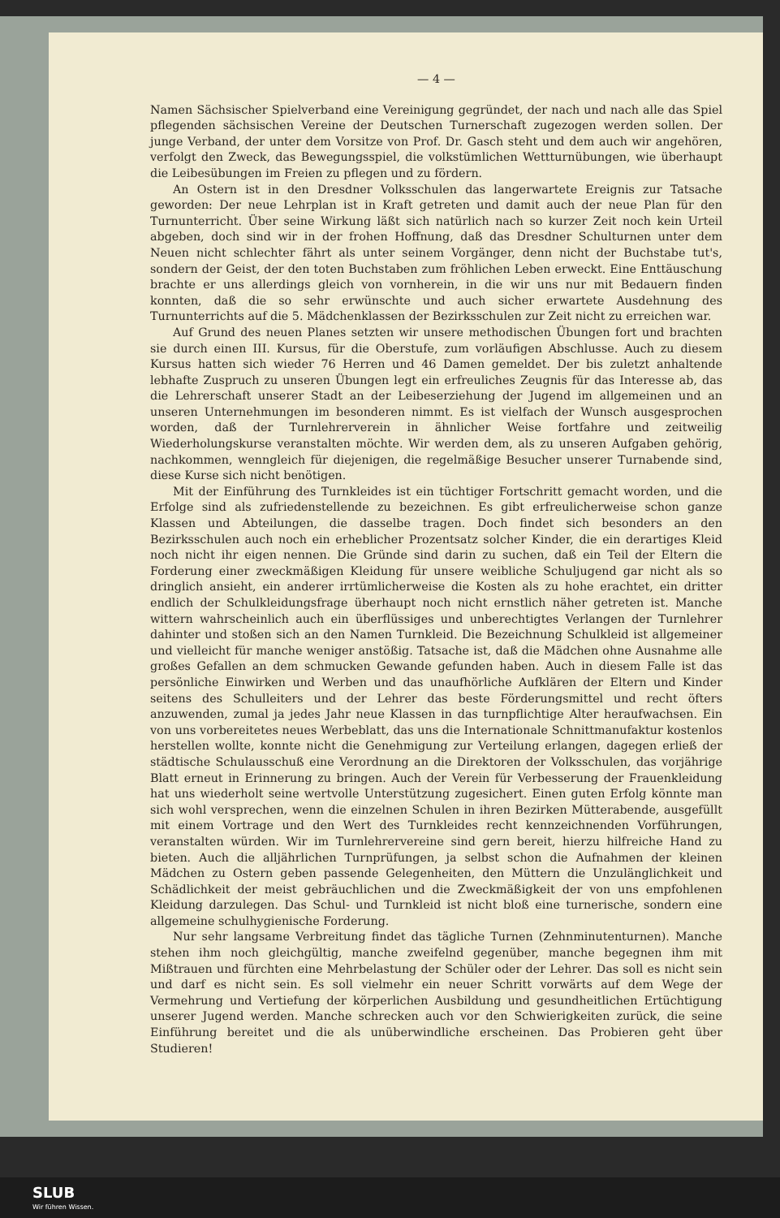— 4 —
Namen Sächsischer Spielverband eine Vereinigung gegründet, der nach und nach alle das Spiel pflegenden sächsischen Vereine der Deutschen Turnerschaft zugezogen werden sollen. Der junge Verband, der unter dem Vorsitze von Prof. Dr. Gasch steht und dem auch wir angehören, verfolgt den Zweck, das Bewegungsspiel, die volkstümlichen Wettturnübungen, wie überhaupt die Leibesübungen im Freien zu pflegen und zu fördern.
An Ostern ist in den Dresdner Volksschulen das langerwartete Ereignis zur Tatsache geworden: Der neue Lehrplan ist in Kraft getreten und damit auch der neue Plan für den Turnunterricht. Über seine Wirkung läßt sich natürlich nach so kurzer Zeit noch kein Urteil abgeben, doch sind wir in der frohen Hoffnung, daß das Dresdner Schulturnen unter dem Neuen nicht schlechter fährt als unter seinem Vorgänger, denn nicht der Buchstabe tut's, sondern der Geist, der den toten Buchstaben zum fröhlichen Leben erweckt. Eine Enttäuschung brachte er uns allerdings gleich von vornherein, in die wir uns nur mit Bedauern finden konnten, daß die so sehr erwünschte und auch sicher erwartete Ausdehnung des Turnunterrichts auf die 5. Mädchenklassen der Bezirksschulen zur Zeit nicht zu erreichen war.
Auf Grund des neuen Planes setzten wir unsere methodischen Übungen fort und brachten sie durch einen III. Kursus, für die Oberstufe, zum vorläufigen Abschlusse. Auch zu diesem Kursus hatten sich wieder 76 Herren und 46 Damen gemeldet. Der bis zuletzt anhaltende lebhafte Zuspruch zu unseren Übungen legt ein erfreuliches Zeugnis für das Interesse ab, das die Lehrerschaft unserer Stadt an der Leibeserziehung der Jugend im allgemeinen und an unseren Unternehmungen im besonderen nimmt. Es ist vielfach der Wunsch ausgesprochen worden, daß der Turnlehrerverein in ähnlicher Weise fortfahre und zeitweilig Wiederholungskurse veranstalten möchte. Wir werden dem, als zu unseren Aufgaben gehörig, nachkommen, wenngleich für diejenigen, die regelmäßige Besucher unserer Turnabende sind, diese Kurse sich nicht benötigen.
Mit der Einführung des Turnkleides ist ein tüchtiger Fortschritt gemacht worden, und die Erfolge sind als zufriedenstellende zu bezeichnen. Es gibt erfreulicherweise schon ganze Klassen und Abteilungen, die dasselbe tragen. Doch findet sich besonders an den Bezirksschulen auch noch ein erheblicher Prozentsatz solcher Kinder, die ein derartiges Kleid noch nicht ihr eigen nennen. Die Gründe sind darin zu suchen, daß ein Teil der Eltern die Forderung einer zweckmäßigen Kleidung für unsere weibliche Schuljugend gar nicht als so dringlich ansieht, ein anderer irrtümlicherweise die Kosten als zu hohe erachtet, ein dritter endlich der Schulkleidungsfrage überhaupt noch nicht ernstlich näher getreten ist. Manche wittern wahrscheinlich auch ein überflüssiges und unberechtigtes Verlangen der Turnlehrer dahinter und stoßen sich an den Namen Turnkleid. Die Bezeichnung Schulkleid ist allgemeiner und vielleicht für manche weniger anstößig. Tatsache ist, daß die Mädchen ohne Ausnahme alle großes Gefallen an dem schmucken Gewande gefunden haben. Auch in diesem Falle ist das persönliche Einwirken und Werben und das unaufhörliche Aufklären der Eltern und Kinder seitens des Schulleiters und der Lehrer das beste Förderungsmittel und recht öfters anzuwenden, zumal ja jedes Jahr neue Klassen in das turnpflichtige Alter heraufwachsen. Ein von uns vorbereitetes neues Werbeblatt, das uns die Internationale Schnittmanufaktur kostenlos herstellen wollte, konnte nicht die Genehmigung zur Verteilung erlangen, dagegen erließ der städtische Schulausschuß eine Verordnung an die Direktoren der Volksschulen, das vorjährige Blatt erneut in Erinnerung zu bringen. Auch der Verein für Verbesserung der Frauenkleidung hat uns wiederholt seine wertvolle Unterstützung zugesichert. Einen guten Erfolg könnte man sich wohl versprechen, wenn die einzelnen Schulen in ihren Bezirken Mütterabende, ausgefüllt mit einem Vortrage und den Wert des Turnkleides recht kennzeichnenden Vorführungen, veranstalten würden. Wir im Turnlehrervereine sind gern bereit, hierzu hilfreiche Hand zu bieten. Auch die alljährlichen Turnprüfungen, ja selbst schon die Aufnahmen der kleinen Mädchen zu Ostern geben passende Gelegenheiten, den Müttern die Unzulänglichkeit und Schädlichkeit der meist gebräuchlichen und die Zweckmäßigkeit der von uns empfohlenen Kleidung darzulegen. Das Schul- und Turnkleid ist nicht bloß eine turnerische, sondern eine allgemeine schulhygienische Forderung.
Nur sehr langsame Verbreitung findet das tägliche Turnen (Zehnminutenturnen). Manche stehen ihm noch gleichgültig, manche zweifelnd gegenüber, manche begegnen ihm mit Mißtrauen und fürchten eine Mehrbelastung der Schüler oder der Lehrer. Das soll es nicht sein und darf es nicht sein. Es soll vielmehr ein neuer Schritt vorwärts auf dem Wege der Vermehrung und Vertiefung der körperlichen Ausbildung und gesundheitlichen Ertüchtigung unserer Jugend werden. Manche schrecken auch vor den Schwierigkeiten zurück, die seine Einführung bereitet und die als unüberwindliche erscheinen. Das Probieren geht über Studieren!
SLUB
Wir führen Wissen.